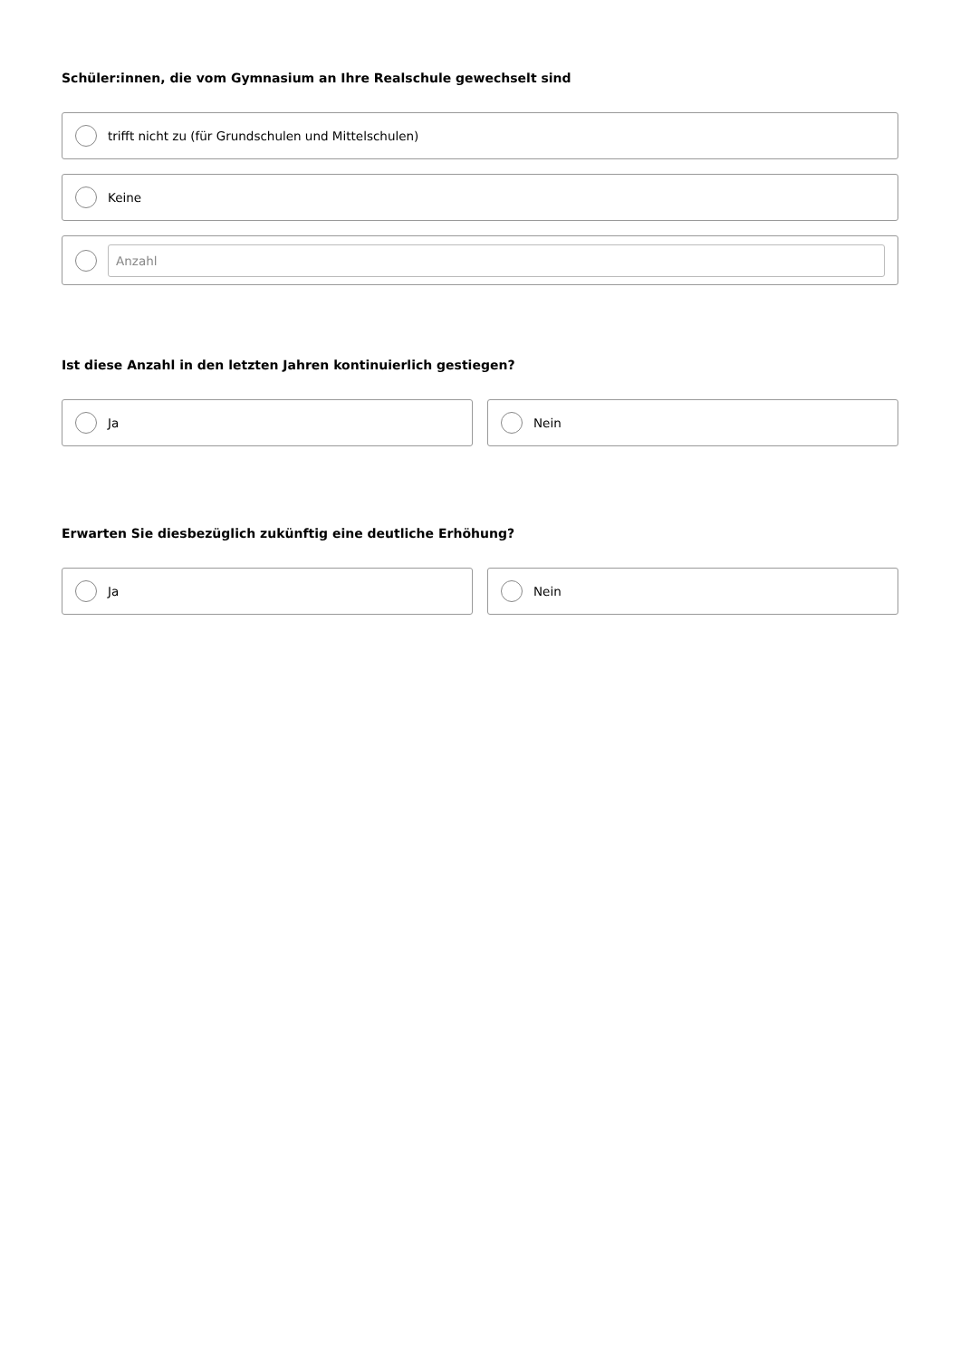Schüler:innen, die vom Gymnasium an Ihre Realschule gewechselt sind
trifft nicht zu (für Grundschulen und Mittelschulen)
Keine
Anzahl
Ist diese Anzahl in den letzten Jahren kontinuierlich gestiegen?
Ja Nein
Erwarten Sie diesbezüglich zukünftig eine deutliche Erhöhung?
Ja Nein